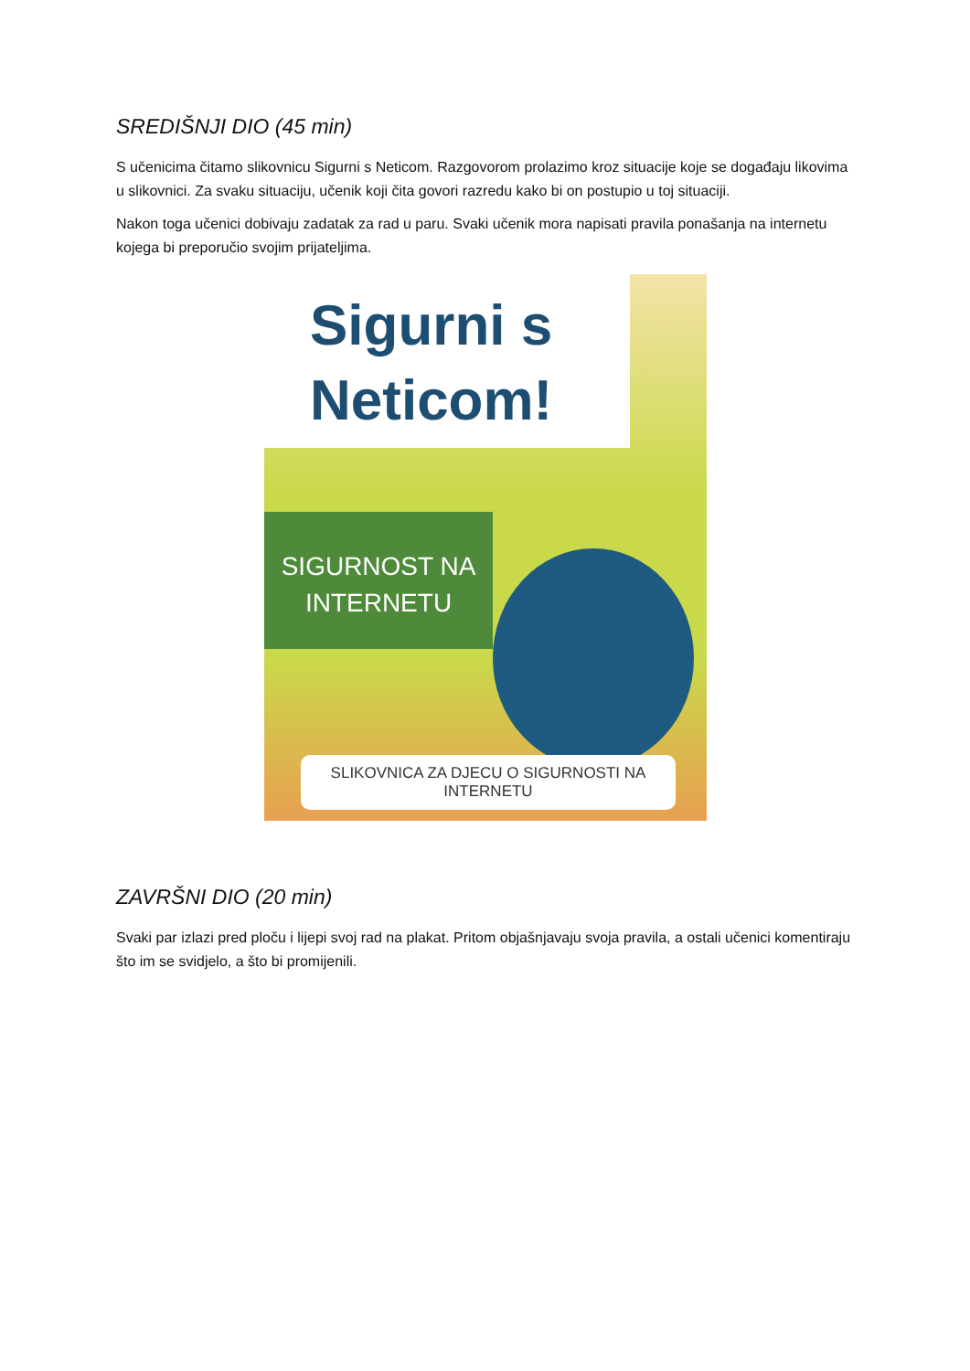SREDIŠNJI DIO (45 min)
S učenicima čitamo slikovnicu Sigurni s Neticom. Razgovorom prolazimo kroz situacije koje se događaju likovima u slikovnici. Za svaku situaciju, učenik koji čita govori razredu kako bi on postupio u toj situaciji.
Nakon toga učenici dobivaju zadatak za rad u paru. Svaki učenik mora napisati pravila ponašanja na internetu kojega bi preporučio svojim prijateljima.
Sigurni s
Neticom!
SIGURNOST NA
INTERNETU
SLIKOVNICA ZA DJECU O SIGURNOSTI NA INTERNETU
ZAVRŠNI DIO (20 min)
Svaki par izlazi pred ploču i lijepi svoj rad na plakat. Pritom objašnjavaju svoja pravila, a ostali učenici komentiraju što im se svidjelo, a što bi promijenili.